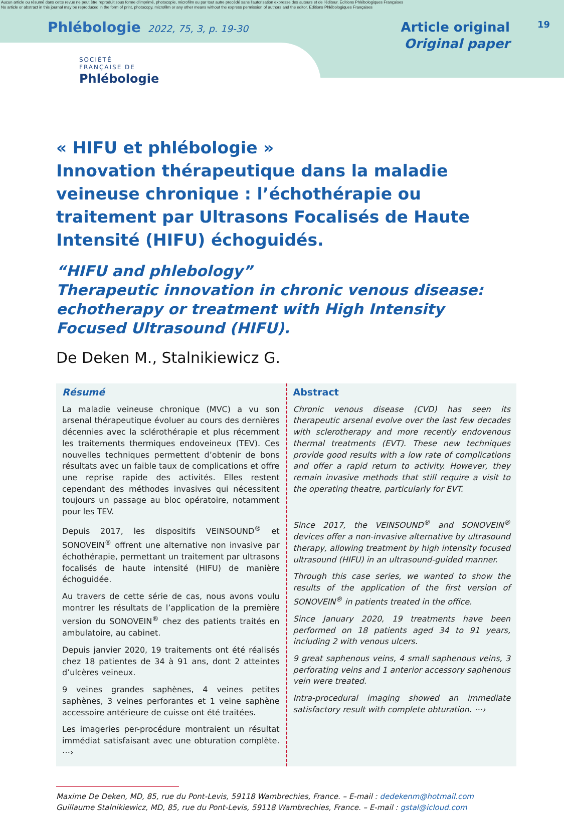Aucun article ou résumé dans cette revue ne peut être reproduit sous forme d'imprimé, photocopie, microfilm ou par tout autre procédé sans l'autorisation expresse des auteurs et de l'éditeur. Editions Phlébologiques Françaises
No article or abstract in this journal may be reproduced in the form of print, photocopy, microfilm or any other means without the express permission of authors and the editor. Editions Phlébologiques Françaises
Phlébologie 2022, 75, 3, p. 19-30
Article original
Original paper
19
SOCIÉTÉ
FRANÇAISE DE
Phlébologie
« HIFU et phlébologie »
Innovation thérapeutique dans la maladie veineuse chronique : l’échothérapie ou traitement par Ultrasons Focalisés de Haute Intensité (HIFU) échoguidés.
“HIFU and phlebology”
Therapeutic innovation in chronic venous disease: echotherapy or treatment with High Intensity Focused Ultrasound (HIFU).
De Deken M., Stalnikiewicz G.
Résumé
La maladie veineuse chronique (MVC) a vu son arsenal thérapeutique évoluer au cours des dernières décennies avec la sclérothérapie et plus récemment les traitements thermiques endoveineux (TEV). Ces nouvelles techniques permettent d’obtenir de bons résultats avec un faible taux de complications et offre une reprise rapide des activités. Elles restent cependant des méthodes invasives qui nécessitent toujours un passage au bloc opératoire, notamment pour les TEV.
Depuis 2017, les dispositifs VEINSOUND<sup>®</sup> et SONOVEIN<sup>®</sup> offrent une alternative non invasive par échothérapie, permettant un traitement par ultrasons focalisés de haute intensité (HIFU) de manière échoguidée.
Au travers de cette série de cas, nous avons voulu montrer les résultats de l’application de la première version du SONOVEIN<sup>®</sup> chez des patients traités en ambulatoire, au cabinet.
Depuis janvier 2020, 19 traitements ont été réalisés chez 18 patientes de 34 à 91 ans, dont 2 atteintes d’ulcères veineux.
9 veines grandes saphènes, 4 veines petites saphènes, 3 veines perforantes et 1 veine saphène accessoire antérieure de cuisse ont été traitées.
Les imageries per-procédure montraient un résultat immédiat satisfaisant avec une obturation complète. ⋯›
Abstract
Chronic venous disease (CVD) has seen its therapeutic arsenal evolve over the last few decades with sclerotherapy and more recently endovenous thermal treatments (EVT). These new techniques provide good results with a low rate of complications and offer a rapid return to activity. However, they remain invasive methods that still require a visit to the operating theatre, particularly for EVT.
Since 2017, the VEINSOUND<sup>®</sup> and SONOVEIN<sup>®</sup> devices offer a non-invasive alternative by ultrasound therapy, allowing treatment by high intensity focused ultrasound (HIFU) in an ultrasound-guided manner.
Through this case series, we wanted to show the results of the application of the first version of SONOVEIN<sup>®</sup> in patients treated in the office.
Since January 2020, 19 treatments have been performed on 18 patients aged 34 to 91 years, including 2 with venous ulcers.
9 great saphenous veins, 4 small saphenous veins, 3 perforating veins and 1 anterior accessory saphenous vein were treated.
Intra-procedural imaging showed an immediate satisfactory result with complete obturation. ⋯›
Maxime De Deken, MD, 85, rue du Pont-Levis, 59118 Wambrechies, France. – E-mail : dedekenm@hotmail.com
Guillaume Stalnikiewicz, MD, 85, rue du Pont-Levis, 59118 Wambrechies, France. – E-mail : gstal@icloud.com